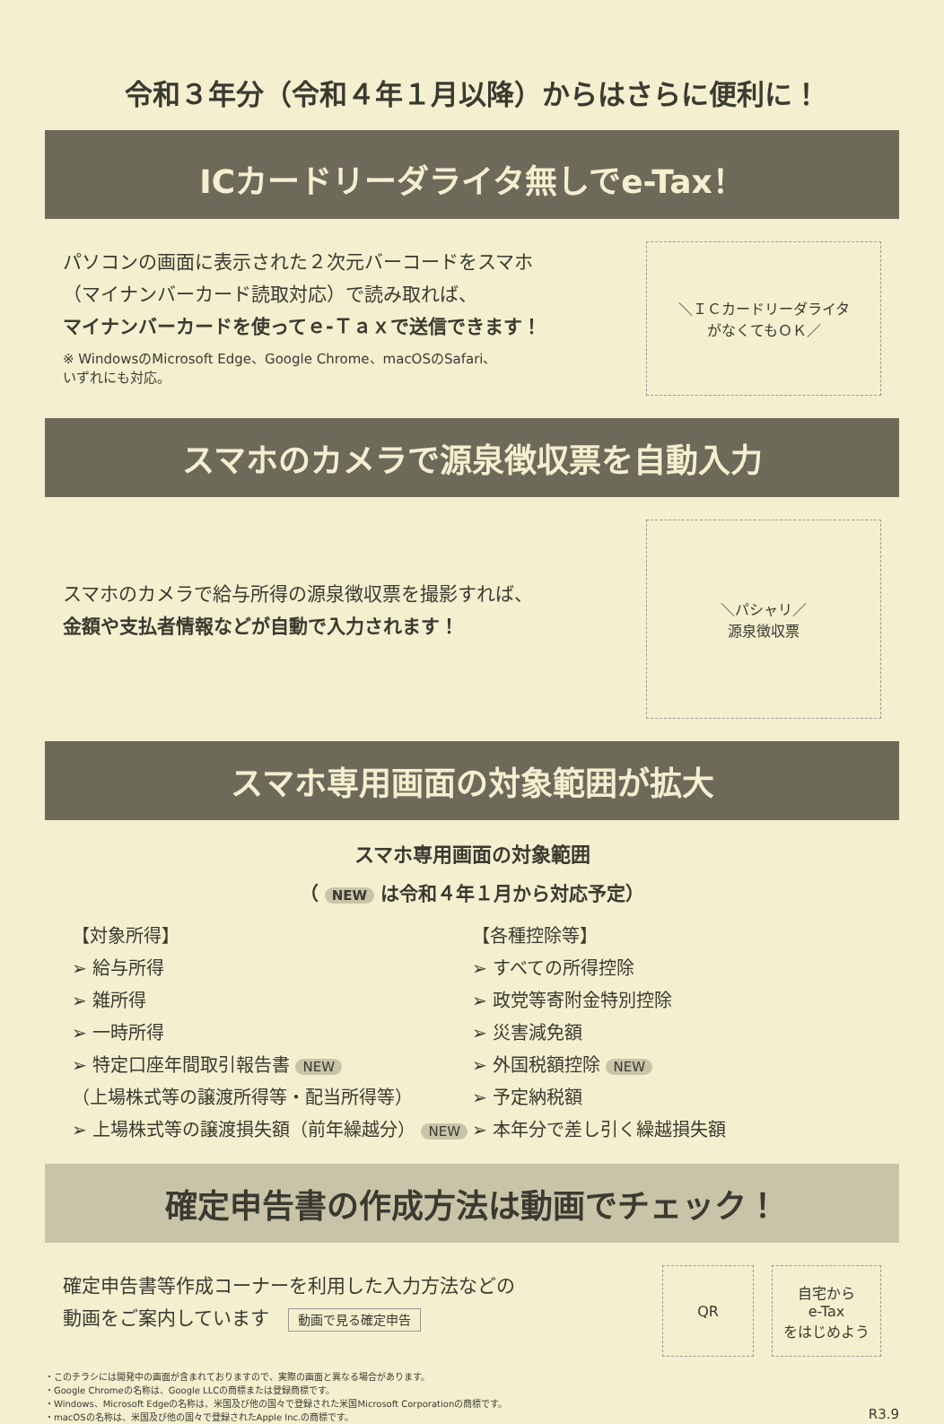令和３年分（令和４年１月以降）からはさらに便利に！
ICカードリーダライタ無しでe-Tax！
パソコンの画面に表示された２次元バーコードをスマホ
（マイナンバーカード読取対応）で読み取れば、
マイナンバーカードを使ってｅ-Ｔａｘで送信できます！
※ WindowsのMicrosoft Edge、Google Chrome、macOSのSafari、
いずれにも対応。
＼ＩＣカードリーダライタ
がなくてもＯＫ／
スマホのカメラで源泉徴収票を自動入力
スマホのカメラで給与所得の源泉徴収票を撮影すれば、
金額や支払者情報などが自動で入力されます！
＼パシャリ／
源泉徴収票
スマホ専用画面の対象範囲が拡大
スマホ専用画面の対象範囲
（ NEW は令和４年１月から対応予定）
【対象所得】
➢ 給与所得
➢ 雑所得
➢ 一時所得
➢ 特定口座年間取引報告書 NEW
（上場株式等の譲渡所得等・配当所得等）
➢ 上場株式等の譲渡損失額（前年繰越分） NEW
【各種控除等】
➢ すべての所得控除
➢ 政党等寄附金特別控除
➢ 災害減免額
➢ 外国税額控除 NEW
➢ 予定納税額
➢ 本年分で差し引く繰越損失額
確定申告書の作成方法は動画でチェック！
確定申告書等作成コーナーを利用した入力方法などの
動画をご案内しています　動画で見る確定申告
QR 自宅から
e-Tax
をはじめよう
・このチラシには開発中の画面が含まれておりますので、実際の画面と異なる場合があります。
・Google Chromeの名称は、Google LLCの商標または登録商標です。
・Windows、Microsoft Edgeの名称は、米国及び他の国々で登録された米国Microsoft Corporationの商標です。
・macOSの名称は、米国及び他の国々で登録されたApple Inc.の商標です。
R3.9